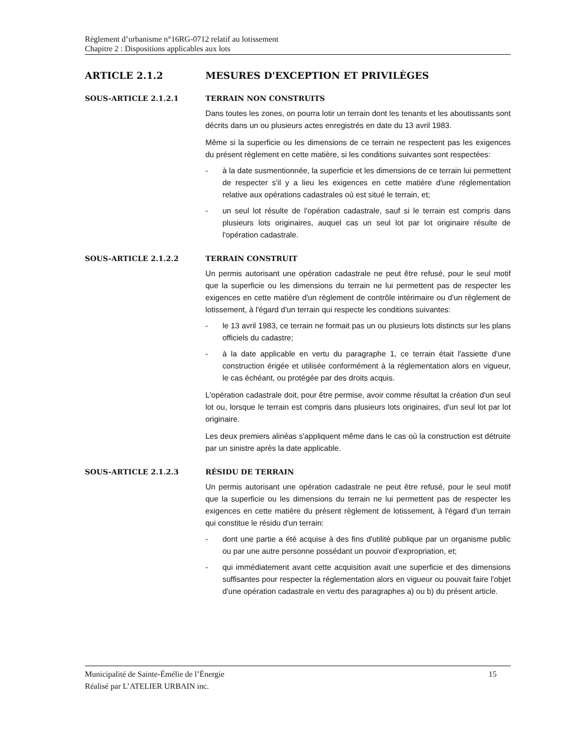Règlement d’urbanisme n°16RG-0712 relatif au lotissement
Chapitre 2 : Dispositions applicables aux lots
ARTICLE 2.1.2 MESURES D'EXCEPTION ET PRIVILÈGES
SOUS-ARTICLE 2.1.2.1 TERRAIN NON CONSTRUITS
Dans toutes les zones, on pourra lotir un terrain dont les tenants et les aboutissants sont décrits dans un ou plusieurs actes enregistrés en date du 13 avril 1983.
Même si la superficie ou les dimensions de ce terrain ne respectent pas les exigences du présent règlement en cette matière, si les conditions suivantes sont respectées:
- à la date susmentionnée, la superficie et les dimensions de ce terrain lui permettent de respecter s'il y a lieu les exigences en cette matière d'une réglementation relative aux opérations cadastrales où est situé le terrain, et;
- un seul lot résulte de l'opération cadastrale, sauf si le terrain est compris dans plusieurs lots originaires, auquel cas un seul lot par lot originaire résulte de l'opération cadastrale.
SOUS-ARTICLE 2.1.2.2 TERRAIN CONSTRUIT
Un permis autorisant une opération cadastrale ne peut être refusé, pour le seul motif que la superficie ou les dimensions du terrain ne lui permettent pas de respecter les exigences en cette matière d'un règlement de contrôle intérimaire ou d'un règlement de lotissement, à l'égard d'un terrain qui respecte les conditions suivantes:
- le 13 avril 1983, ce terrain ne formait pas un ou plusieurs lots distincts sur les plans officiels du cadastre;
- à la date applicable en vertu du paragraphe 1, ce terrain était l'assiette d'une construction érigée et utilisée conformément à la réglementation alors en vigueur, le cas échéant, ou protégée par des droits acquis.
L'opération cadastrale doit, pour être permise, avoir comme résultat la création d'un seul lot ou, lorsque le terrain est compris dans plusieurs lots originaires, d'un seul lot par lot originaire.
Les deux premiers alinéas s'appliquent même dans le cas où la construction est détruite par un sinistre après la date applicable.
SOUS-ARTICLE 2.1.2.3 RÉSIDU DE TERRAIN
Un permis autorisant une opération cadastrale ne peut être refusé, pour le seul motif que la superficie ou les dimensions du terrain ne lui permettent pas de respecter les exigences en cette matière du présent règlement de lotissement, à l'égard d'un terrain qui constitue le résidu d'un terrain:
- dont une partie a été acquise à des fins d'utilité publique par un organisme public ou par une autre personne possédant un pouvoir d'expropriation, et;
- qui immédiatement avant cette acquisition avait une superficie et des dimensions suffisantes pour respecter la réglementation alors en vigueur ou pouvait faire l'objet d'une opération cadastrale en vertu des paragraphes a) ou b) du présent article.
15 Municipalité de Sainte-Émélie de l’Énergie
Réalisé par L’ATELIER URBAIN inc.